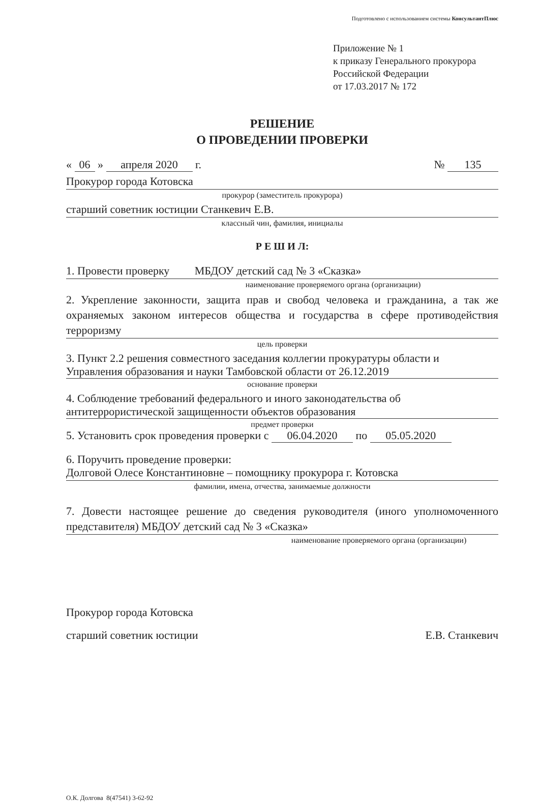Подготовлено с использованием системы КонсультантПлюс
Приложение № 1
к приказу Генерального прокурора
Российской Федерации
от 17.03.2017 № 172
РЕШЕНИЕ
О ПРОВЕДЕНИИ ПРОВЕРКИ
« 06 » апреля 2020 г. № 135
Прокурор города Котовска
прокурор (заместитель прокурора)
старший советник юстиции Станкевич Е.В.
классный чин, фамилия, инициалы
Р Е Ш И Л:
1. Провести проверку МБДОУ детский сад № 3 «Сказка»
наименование проверяемого органа (организации)
2. Укрепление законности, защита прав и свобод человека и гражданина, а так же охраняемых законом интересов общества и государства в сфере противодействия терроризму
цель проверки
3. Пункт 2.2 решения совместного заседания коллегии прокуратуры области и Управления образования и науки Тамбовской области от 26.12.2019
основание проверки
4. Соблюдение требований федерального и иного законодательства об антитеррористической защищенности объектов образования
предмет проверки
5. Установить срок проведения проверки с 06.04.2020 по 05.05.2020
6. Поручить проведение проверки:
Долговой Олесе Константиновне – помощнику прокурора г. Котовска
фамилии, имена, отчества, занимаемые должности
7. Довести настоящее решение до сведения руководителя (иного уполномоченного представителя) МБДОУ детский сад № 3 «Сказка»
наименование проверяемого органа (организации)
Прокурор города Котовска
старший советник юстиции
Е.В. Станкевич
О.К. Долгова 8(47541) 3-62-92